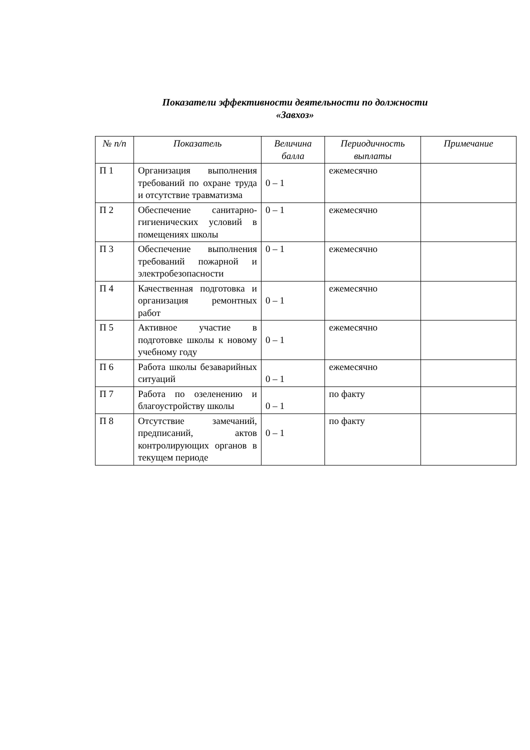Показатели эффективности деятельности по должности
«Завхоз»
| № п/п | Показатель | Величина балла | Периодичность выплаты | Примечание |
| --- | --- | --- | --- | --- |
| П 1 | Организация выполнения требований по охране труда и отсутствие травматизма | 0 – 1 | ежемесячно | |
| П 2 | Обеспечение санитарно-гигиенических условий в помещениях школы | 0 – 1 | ежемесячно | |
| П 3 | Обеспечение выполнения требований пожарной и электробезопасности | 0 – 1 | ежемесячно | |
| П 4 | Качественная подготовка и организация ремонтных работ | 0 – 1 | ежемесячно | |
| П 5 | Активное участие в подготовке школы к новому учебному году | 0 – 1 | ежемесячно | |
| П 6 | Работа школы безаварийных ситуаций | 0 – 1 | ежемесячно | |
| П 7 | Работа по озеленению и благоустройству школы | 0 – 1 | по факту | |
| П 8 | Отсутствие замечаний, предписаний, актов контролирующих органов в текущем периоде | 0 – 1 | по факту | |